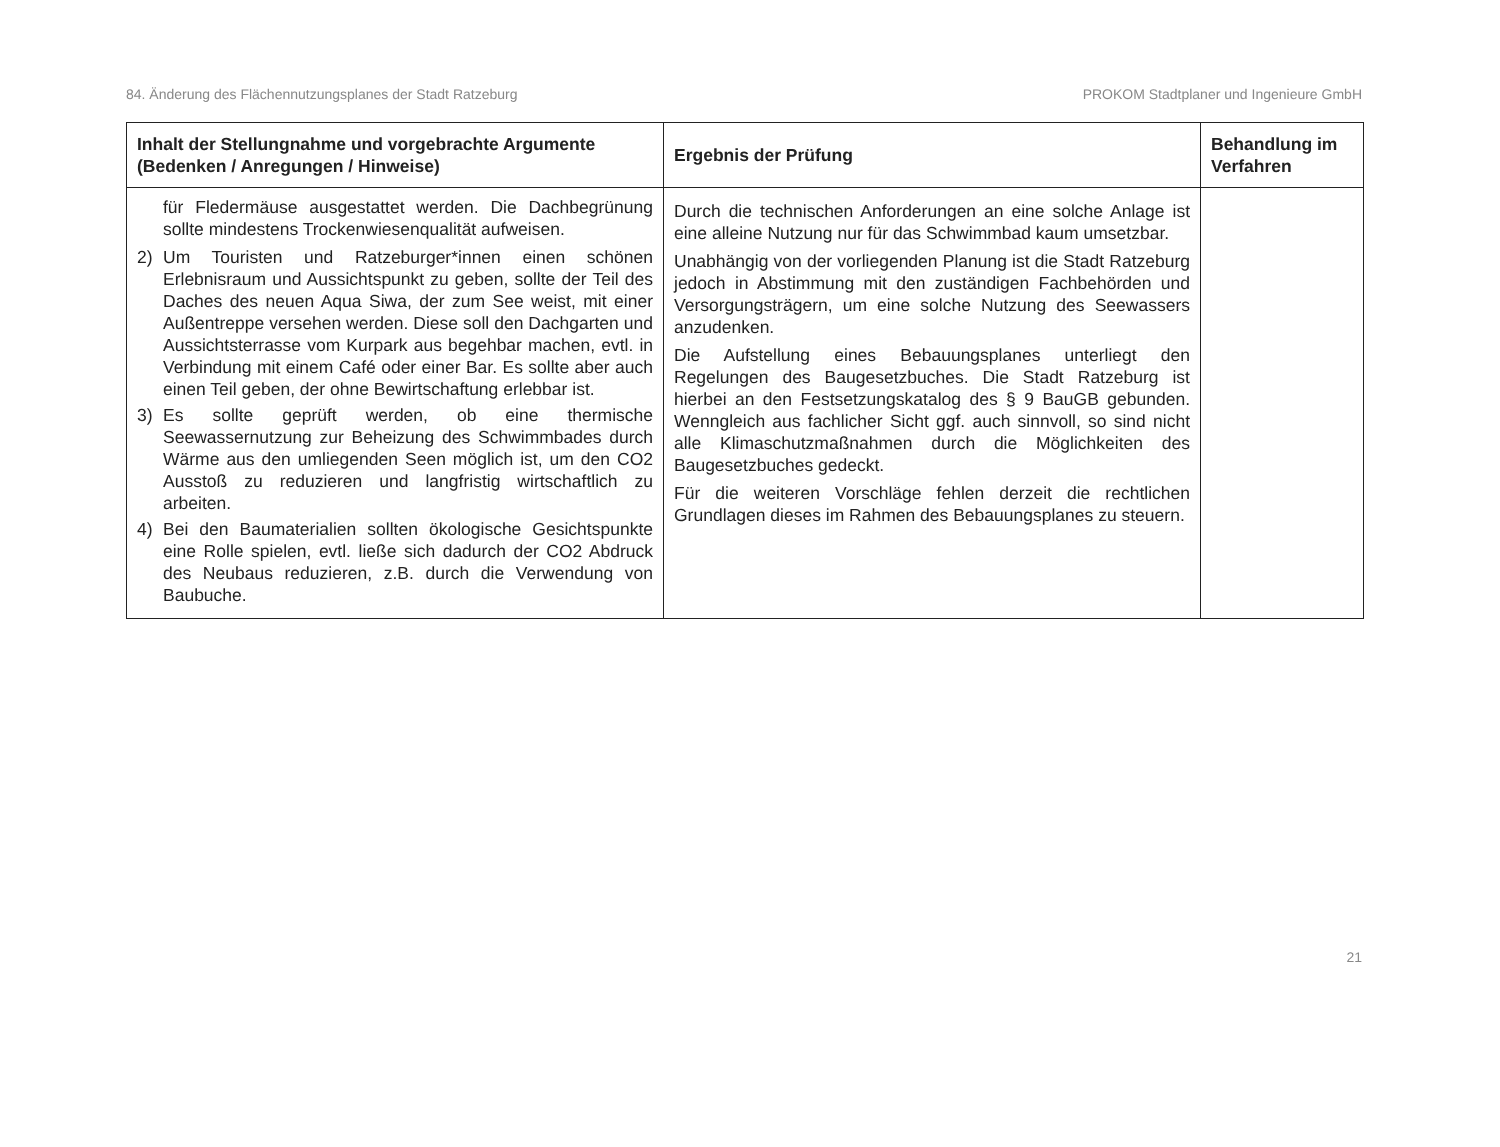84. Änderung des Flächennutzungsplanes der Stadt Ratzeburg PROKOM Stadtplaner und Ingenieure GmbH
| Inhalt der Stellungnahme und vorgebrachte Argumente (Bedenken / Anregungen / Hinweise) | Ergebnis der Prüfung | Behandlung im Verfahren |
| --- | --- | --- |
| für Fledermäuse ausgestattet werden. Die Dachbegrünung sollte mindestens Trockenwiesenqualität aufweisen. 2) Um Touristen und Ratzeburger*innen einen schönen Erlebnisraum und Aussichtspunkt zu geben, sollte der Teil des Daches des neuen Aqua Siwa, der zum See weist, mit einer Außentreppe versehen werden. Diese soll den Dachgarten und Aussichtsterrasse vom Kurpark aus begehbar machen, evtl. in Verbindung mit einem Café oder einer Bar. Es sollte aber auch einen Teil geben, der ohne Bewirtschaftung erlebbar ist. 3) Es sollte geprüft werden, ob eine thermische Seewassernutzung zur Beheizung des Schwimmbades durch Wärme aus den umliegenden Seen möglich ist, um den CO2 Ausstoß zu reduzieren und langfristig wirtschaftlich zu arbeiten. 4) Bei den Baumaterialien sollten ökologische Gesichtspunkte eine Rolle spielen, evtl. ließe sich dadurch der CO2 Abdruck des Neubaus reduzieren, z.B. durch die Verwendung von Baubuche. | Durch die technischen Anforderungen an eine solche Anlage ist eine alleine Nutzung nur für das Schwimmbad kaum umsetzbar. Unabhängig von der vorliegenden Planung ist die Stadt Ratzeburg jedoch in Abstimmung mit den zuständigen Fachbehörden und Versorgungsträgern, um eine solche Nutzung des Seewassers anzudenken. Die Aufstellung eines Bebauungsplanes unterliegt den Regelungen des Baugesetzbuches. Die Stadt Ratzeburg ist hierbei an den Festsetzungskatalog des § 9 BauGB gebunden. Wenngleich aus fachlicher Sicht ggf. auch sinnvoll, so sind nicht alle Klimaschutzmaßnahmen durch die Möglichkeiten des Baugesetzbuches gedeckt. Für die weiteren Vorschläge fehlen derzeit die rechtlichen Grundlagen dieses im Rahmen des Bebauungsplanes zu steuern. | |
21